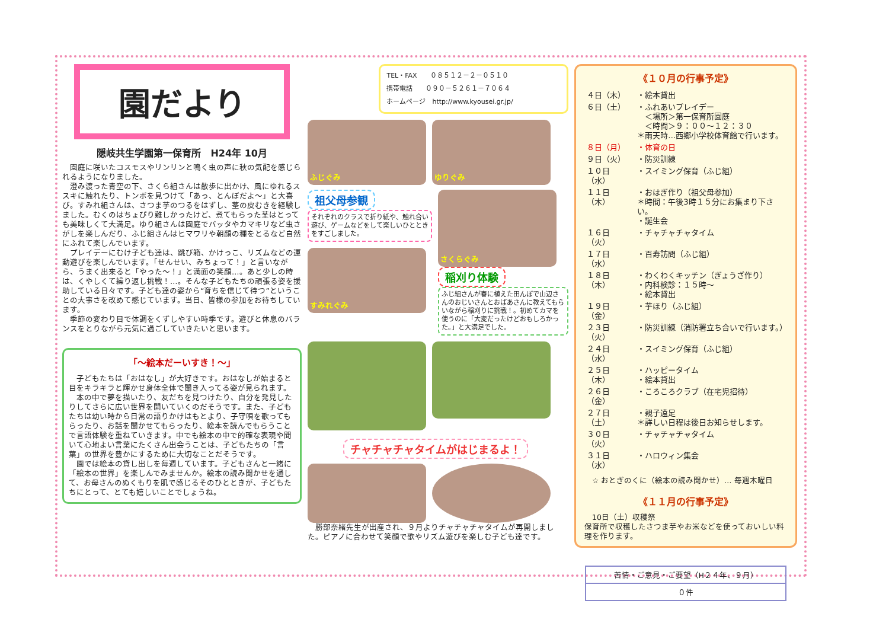園だより
隠岐共生学園第一保育所　H24年 10月
園庭に咲いたコスモスやリンリンと鳴く虫の声に秋の気配を感じられるようになりました。
澄み渡った青空の下、さくら組さんは散歩に出かけ、風にゆれるススキに触れたり、トンボを見つけて「あっ、とんぼだよ～」と大喜び。すみれ組さんは、さつま芋のつるをはずし、茎の皮むきを経験しました。むくのはちょぴり難しかったけど、煮てもらった茎はとっても美味しくて大満足。ゆり組さんは園庭でバッタやカマキリなど虫さがしを楽しんだり、ふじ組さんはヒマワリや朝顔の種をとるなど自然にふれて楽しんでいます。
プレイデーにむけ子ども達は、跳び箱、かけっこ、リズムなどの運動遊びを楽しんでいます。「せんせい、みちょって！」と言いながら、うまく出来ると「やった～！」と満面の笑顔…。あと少しの時は、くやしくて繰り返し挑戦！…。そんな子どもたちの頑張る姿を援助している日々です。子ども達の姿から“育ちを信じて待つ”ということの大事さを改めて感じています。当日、皆様の参加をお待ちしています。
季節の変わり目で体調をくずしやすい時季です。遊びと休息のバランスをとりながら元気に過ごしていきたいと思います。
「～絵本だーいすき！～」
子どもたちは「おはなし」が大好きです。おはなしが始まると目をキラキラと輝かせ身体全体で聞き入ってる姿が見られます。
本の中で夢を描いたり、友だちを見つけたり、自分を発見したりしてさらに広い世界を開いていくのだそうです。また、子どもたちは幼い時から日常の語りかけはもとより、子守唄を歌ってもらったり、お話を聞かせてもらったり、絵本を読んでもらうことで言語体験を重ねていきます。中でも絵本の中で的確な表現や聞いて心地よい言葉にたくさん出会うことは、子どもたちの「言葉」の世界を豊かにするために大切なことだそうです。
園では絵本の貸し出しを毎週しています。子どもさんと一緒に「絵本の世界」を楽しんでみませんか。絵本の読み聞かせを通して、お母さんのぬくもりを肌で感じるそのひとときが、子どもたちにとって、とても嬉しいことでしょうね。
TEL・FAX　　０８５１２－２－０５１０
携帯電話　　０９０－５２６１－７０６４
ホームページ　http://www.kyousei.gr.jp/
ふじぐみ
ゆりぐみ
祖父母参観
それぞれのクラスで折り紙や、触れ合い遊び、ゲームなどをして楽しいひとときをすごしました。
すみれぐみ
さくらぐみ
稲刈り体験
ふじ組さんが春に植えた田んぼで山辺さんのおじいさんとおばあさんに教えてもらいながら稲刈りに挑戦！。初めてカマを使うのに「大変だったけどおもしろかった。」と大満足でした。
チャチャチャタイムがはじまるよ！
勝部奈緒先生が出産され、９月よりチャチャチャタイムが再開しました。ピアノに合わせて笑顔で歌やリズム遊びを楽しむ子ども達です。
《１０月の行事予定》
| ４日（木） | ・絵本貸出 |
| ６日（土） | ・ふれあいプレイデー ＜場所＞第一保育所園庭 ＜時間＞９：００～１２：３０ ＊雨天時…西郷小学校体育館で行います。 |
| ８日（月） | ・体育の日 |
| ９日（火） | ・防災訓練 |
| １０日（水） | ・スイミング保育（ふじ組） |
| １１日（木） | ・おはぎ作り（祖父母参加） ＊時間：午後3時１５分にお集まり下さい。 ・誕生会 |
| １６日（火） | ・チャチャチャタイム |
| １７日（水） | ・百寿訪問（ふじ組） |
| １８日（木） | ・わくわくキッチン（ぎょうざ作り） ・内科検診：１５時～ ・絵本貸出 |
| １９日（金） | ・芋ほり（ふじ組） |
| ２３日（火） | ・防災訓練（消防署立ち合いで行います。） |
| ２４日（水） | ・スイミング保育（ふじ組） |
| ２５日（木） | ・ハッピータイム ・絵本貸出 |
| ２６日（金） | ・ころころクラブ（在宅児招待） |
| ２７日（土） | ・親子遠足 ＊詳しい日程は後日お知らせします。 |
| ３０日（火） | ・チャチャチャタイム |
| ３１日（水） | ・ハロウィン集会 |
☆ おとぎのくに（絵本の読み聞かせ）… 毎週木曜日
《１１月の行事予定》
10日（土）収穫祭
保育所で収穫したさつま芋やお米などを使っておいしい料理を作ります。
| 苦情・ご意見・ご要望（H２４年、９月） |
| ０件 |